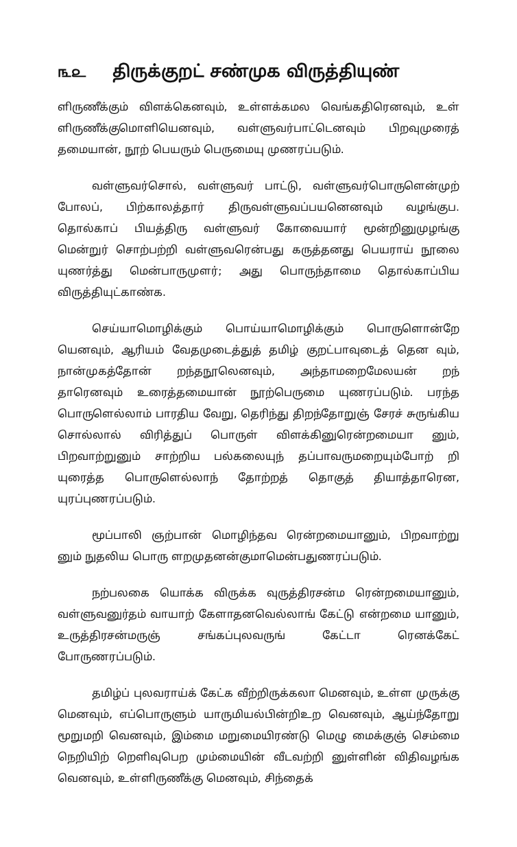௩௨ திருக்குறட் சண்முக விருத்தியுண்
ளிருணீக்கும் விளக்கெனவும், உள்ளக்கமல வெங்கதிரெனவும், உள் ளிருணீக்குமொளியெனவும், வள்ளுவர்பாட்டெனவும் பிறவுமுரைத் தமையான், நூற் பெயரும் பெருமையு முணரப்படும்.
வள்ளுவர்சொல், வள்ளுவர் பாட்டு, வள்ளுவர்பொருளென்முற் போலப், பிற்காலத்தார் திருவள்ளுவப்பயனெனவும் வழங்குப. தொல்காப் பியத்திரு வள்ளுவர் கோவையார் மூன்றினுமுழங்கு மென்றுர் சொற்பற்றி வள்ளுவரென்பது கருத்தனது பெயராய் நூலை யுணர்த்து மென்பாருமுளர்; அது பொருந்தாமை தொல்காப்பிய விருத்தியுட்காண்க.
செய்யாமொழிக்கும் பொய்யாமொழிக்கும் பொருளொன்றே யெனவும், ஆரியம் வேதமுடைத்துத் தமிழ் குறட்பாவுடைத் தென வும், நான்முகத்தோன் றந்தநூலெனவும், அந்தாமறைமேலயன் றந் தாரெனவும் உரைத்தமையான் நூற்பெருமை யுணரப்படும். பரந்த பொருளெல்லாம் பாரதிய வேறு, தெரிந்து திறந்தோறுஞ் சேரச் சுருங்கிய சொல்லால் விரித்துப் பொருள் விளக்கினுரென்றமையா னும், பிறவாற்றுனும் சாற்றிய பல்கலையுந் தப்பாவருமறையும்போற் றி யுரைத்த பொருளெல்லாந் தோற்றத் தொகுத் தியாத்தாரென, யுரப்புணரப்படும்.
மூப்பாலி ஞற்பான் மொழிந்தவ ரென்றமையானும், பிறவாற்று னும் நுதலிய பொரு ளறமுதனன்குமாமென்பதுணரப்படும்.
நற்பலகை யொக்க விருக்க வுருத்திரசன்ம ரென்றமையானும், வள்ளுவனுர்தம் வாயாற் கேளாதனவெல்லாங் கேட்டு என்றமை யானும், உருத்திரசன்மருஞ் சங்கப்புலவருங் கேட்டா ரெனக்கேட் போருணரப்படும்.
தமிழ்ப் புலவராய்க் கேட்க வீற்றிருக்கலா மெனவும், உள்ள முருக்கு மெனவும், எப்பொருளும் யாருமியல்பின்றிஉற வெனவும், ஆய்ந்தோறு மூறுமறி வெனவும், இம்மை மறுமையிரண்டு மெழு மைக்குஞ் செம்மை நெறியிற் றெளிவுபெற மும்மையின் வீடவற்றி னுள்ளின் விதிவழங்க வெனவும், உள்ளிருணீக்கு மெனவும், சிந்தைக்